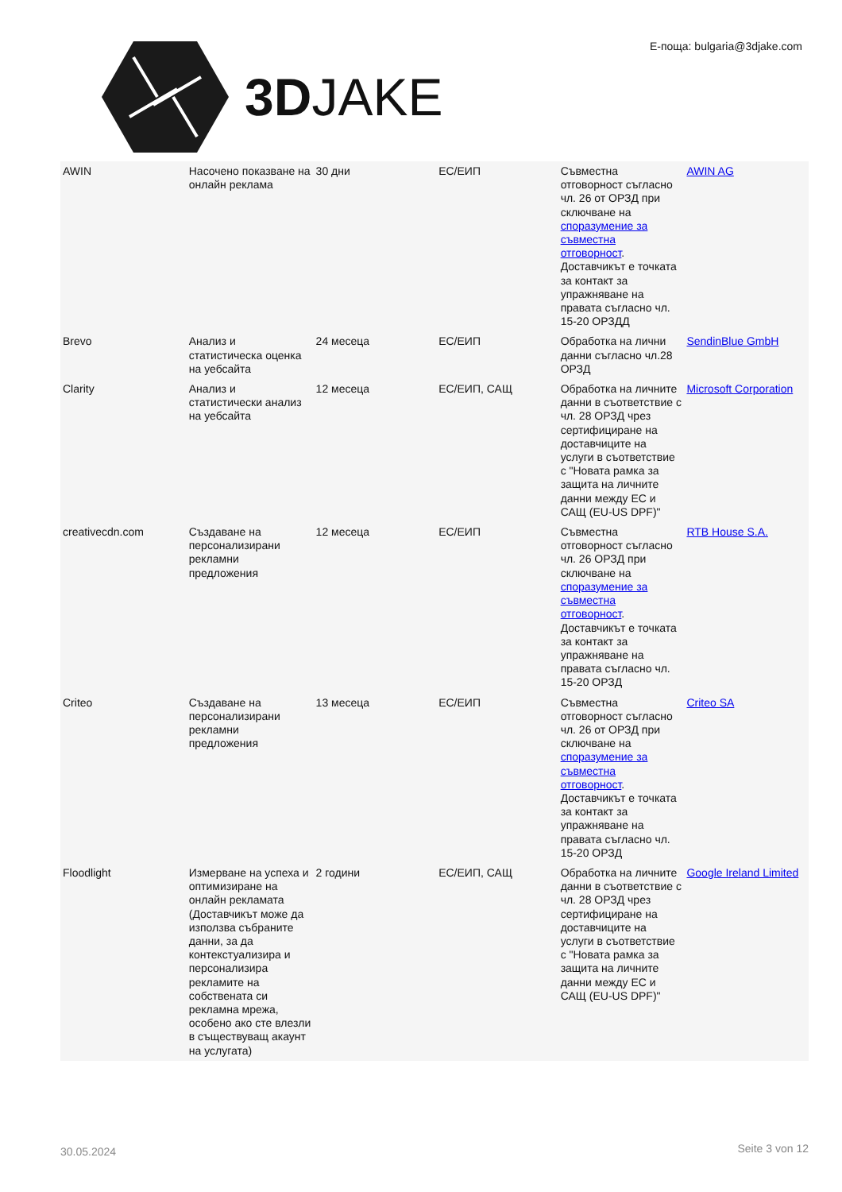3DJAKE Е-поща: bulgaria@3djake.com
| AWIN | Насочено показване на онлайн реклама | 30 дни | ЕС/ЕИП | Съвместна отговорност съгласно чл. 26 от ОРЗД при сключване на споразумение за съвместна отговорност . Доставчикът е точката за контакт за упражняване на правата съгласно чл. 15-20 ОРЗДД | AWIN AG |
| Brevo | Анализ и статистическа оценка на уебсайта | 24 месеца | ЕС/ЕИП | Обработка на лични данни съгласно чл.28 ОРЗД | SendinBlue GmbH |
| Clarity | Анализ и статистически анализ на уебсайта | 12 месеца | ЕС/ЕИП, САЩ | Обработка на личните данни в съответствие с чл. 28 ОРЗД чрез сертифициране на доставчиците на услуги в съответствие с "Новата рамка за защита на личните данни между ЕС и САЩ (EU-US DPF)" | Microsoft Corporation |
| creativecdn.com | Създаване на персонализирани рекламни предложения | 12 месеца | ЕС/ЕИП | Съвместна отговорност съгласно чл. 26 ОРЗД при сключване на споразумение за съвместна отговорност . Доставчикът е точката за контакт за упражняване на правата съгласно чл. 15-20 ОРЗД | RTB House S.A. |
| Criteo | Създаване на персонализирани рекламни предложения | 13 месеца | ЕС/ЕИП | Съвместна отговорност съгласно чл. 26 от ОРЗД при сключване на споразумение за съвместна отговорност . Доставчикът е точката за контакт за упражняване на правата съгласно чл. 15-20 ОРЗД | Criteo SA |
| Floodlight | Измерване на успеха и оптимизиране на онлайн рекламата (Доставчикът може да използва събраните данни, за да контекстуализира и персонализира рекламите на собствената си рекламна мрежа, особено ако сте влезли в съществуващ акаунт на услугата) | 2 години | ЕС/ЕИП, САЩ | Обработка на личните данни в съответствие с чл. 28 ОРЗД чрез сертифициране на доставчиците на услуги в съответствие с "Новата рамка за защита на личните данни между ЕС и САЩ (EU-US DPF)" | Google Ireland Limited |
30.05.2024 Seite 3 von 12